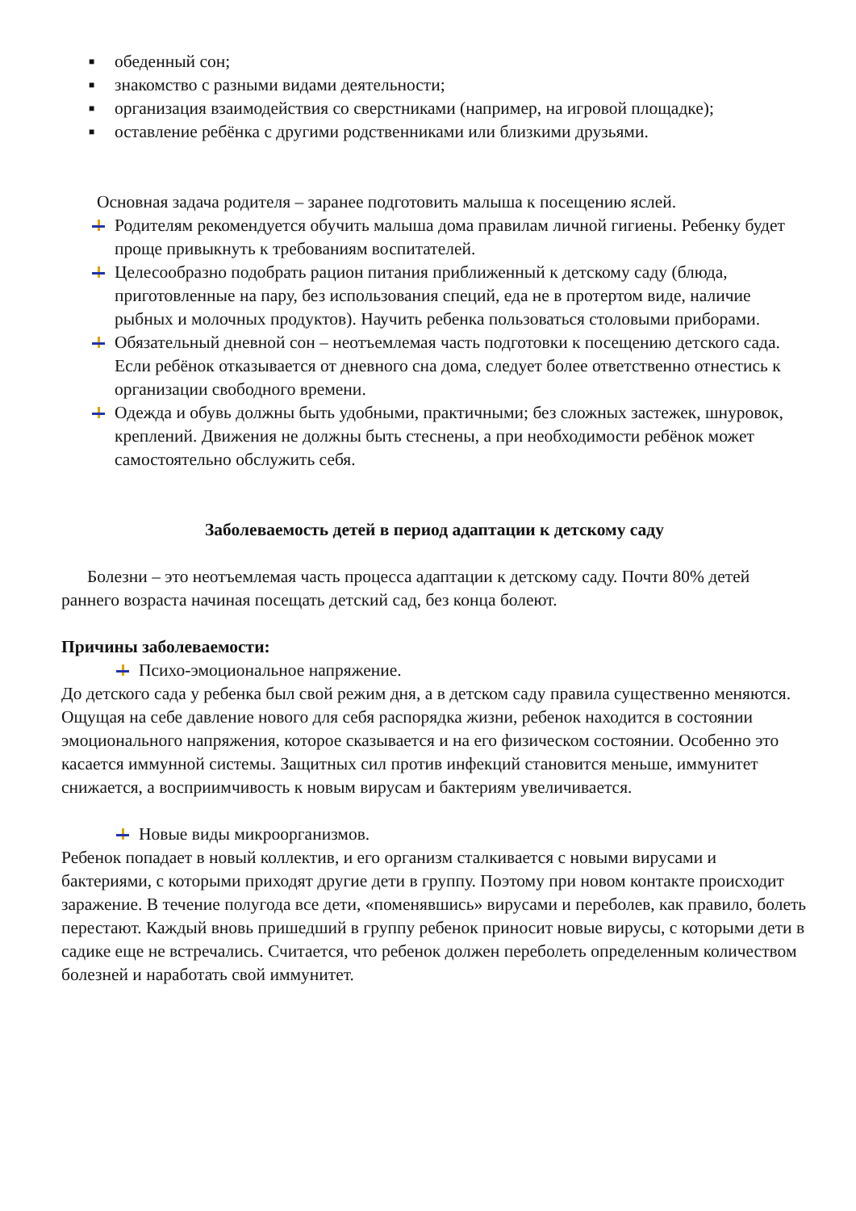■
обеденный сон;
■
знакомство с разными видами деятельности;
■
организация взаимодействия со сверстниками (например, на игровой площадке);
■
оставление ребёнка с другими родственниками или близкими друзьями.
Основная задача родителя – заранее подготовить малыша к посещению яслей.
Родителям рекомендуется обучить малыша дома правилам личной гигиены. Ребенку будет проще привыкнуть к требованиям воспитателей.
Целесообразно подобрать рацион питания приближенный к детскому саду (блюда, приготовленные на пару, без использования специй, еда не в протертом виде, наличие рыбных и молочных продуктов). Научить ребенка пользоваться столовыми приборами.
Обязательный дневной сон – неотъемлемая часть подготовки к посещению детского сада. Если ребёнок отказывается от дневного сна дома, следует более ответственно отнестись к организации свободного времени.
Одежда и обувь должны быть удобными, практичными; без сложных застежек, шнуровок, креплений. Движения не должны быть стеснены, а при необходимости ребёнок может самостоятельно обслужить себя.
Заболеваемость детей в период адаптации к детскому саду
Болезни – это неотъемлемая часть процесса адаптации к детскому саду. Почти 80% детей раннего возраста начиная посещать детский сад, без конца болеют.
Причины заболеваемости:
Психо-эмоциональное напряжение.
До детского сада у ребенка был свой режим дня, а в детском саду правила существенно меняются. Ощущая на себе давление нового для себя распорядка жизни, ребенок находится в состоянии эмоционального напряжения, которое сказывается и на его физическом состоянии. Особенно это касается иммунной системы. Защитных сил против инфекций становится меньше, иммунитет снижается, а восприимчивость к новым вирусам и бактериям увеличивается.
Новые виды микроорганизмов.
Ребенок попадает в новый коллектив, и его организм сталкивается с новыми вирусами и бактериями, с которыми приходят другие дети в группу. Поэтому при новом контакте происходит заражение. В течение полугода все дети, «поменявшись» вирусами и переболев, как правило, болеть перестают. Каждый вновь пришедший в группу ребенок приносит новые вирусы, с которыми дети в садике еще не встречались. Считается, что ребенок должен переболеть определенным количеством болезней и наработать свой иммунитет.